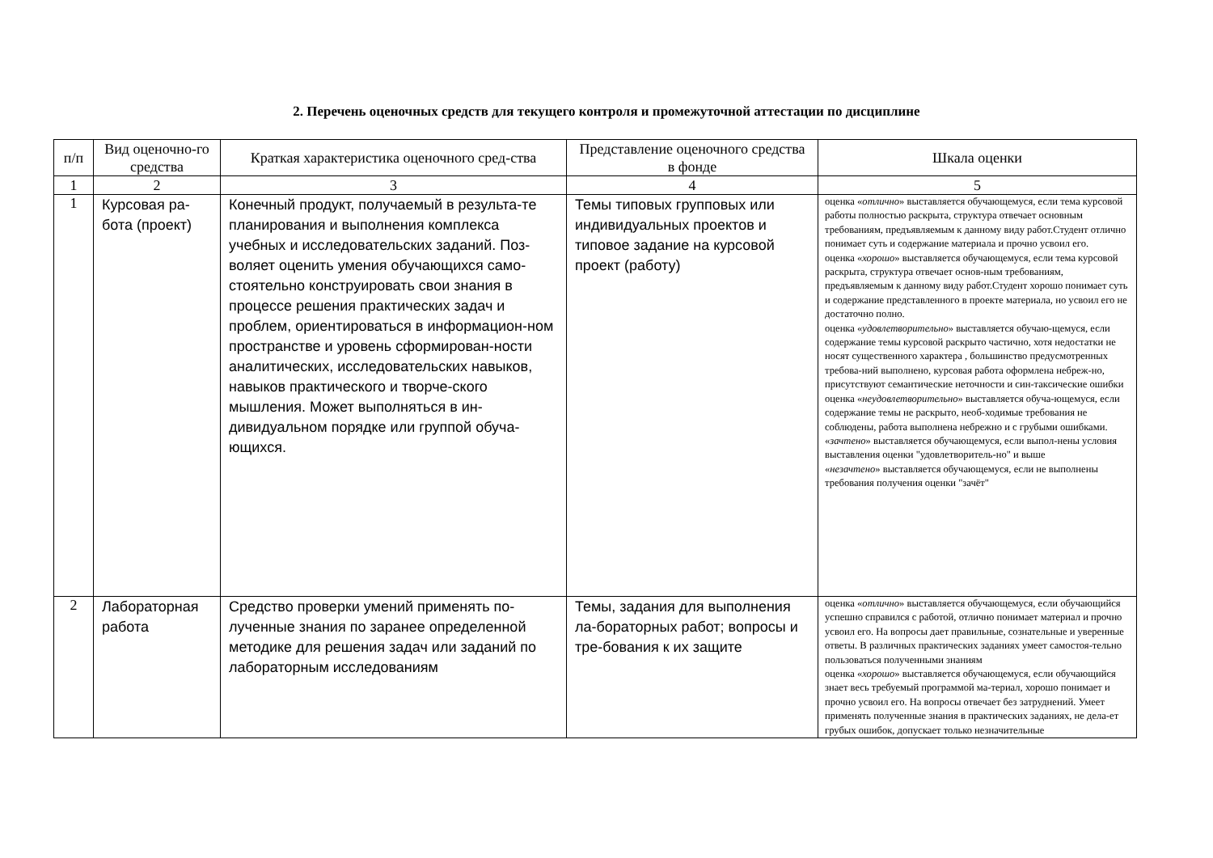2. Перечень оценочных средств для текущего контроля и промежуточной аттестации по дисциплине
| п/п | Вид оценочно-го средства | Краткая характеристика оценочного сред-ства | Представление оценочного средства в фонде | Шкала оценки |
| --- | --- | --- | --- | --- |
| 1 | 2 | 3 | 4 | 5 |
| 1 | Курсовая ра-бота (проект) | Конечный продукт, получаемый в результа-те планирования и выполнения комплекса учебных и исследовательских заданий. Поз-воляет оценить умения обучающихся само-стоятельно конструировать свои знания в процессе решения практических задач и проблем, ориентироваться в информацион-ном пространстве и уровень сформирован-ности аналитических, исследовательских навыков, навыков практического и творче-ского мышления. Может выполняться в ин-дивидуальном порядке или группой обуча-ющихся. | Темы типовых групповых или индивидуальных проектов и типовое задание на курсовой проект (работу) | оценка « отлично » выставляется обучающемуся, если тема курсовой работы полностью раскрыта, структура отвечает основным требованиям, предъявляемым к данному виду работ.Студент отлично понимает суть и содержание материала и прочно усвоил его. оценка « хорошо » выставляется обучающемуся, если тема курсовой раскрыта, структура отвечает основ-ным требованиям, предъявляемым к данному виду работ.Студент хорошо понимает суть и содержание представленного в проекте материала, но усвоил его не достаточно полно. оценка « удовлетворительно » выставляется обучаю-щемуся, если содержание темы курсовой раскрыто частично, хотя недостатки не носят существенного характера , большинство предусмотренных требова-ний выполнено, курсовая работа оформлена небреж-но, присутствуют семантические неточности и син-таксические ошибки оценка « неудовлетворительно » выставляется обуча-ющемуся, если содержание темы не раскрыто, необ-ходимые требования не соблюдены, работа выполнена небрежно и с грубыми ошибками. « зачтено » выставляется обучающемуся, если выпол-нены условия выставления оценки "удовлетворитель-но" и выше « незачтено » выставляется обучающемуся, если не выполнены требования получения оценки "зачёт" |
| 2 | Лабораторная работа | Средство проверки умений применять по-лученные знания по заранее определенной методике для решения задач или заданий по лабораторным исследованиям | Темы, задания для выполнения ла-бораторных работ; вопросы и тре-бования к их защите | оценка « отлично » выставляется обучающемуся, если обучающийся успешно справился с работой, отлично понимает материал и прочно усвоил его. На вопросы дает правильные, сознательные и уверенные ответы. В различных практических заданиях умеет самостоя-тельно пользоваться полученными знаниям оценка « хорошо » выставляется обучающемуся, если обучающийся знает весь требуемый программой ма-териал, хорошо понимает и прочно усвоил его. На вопросы отвечает без затруднений. Умеет применять полученные знания в практических заданиях, не дела-ет грубых ошибок, допускает только незначительные |